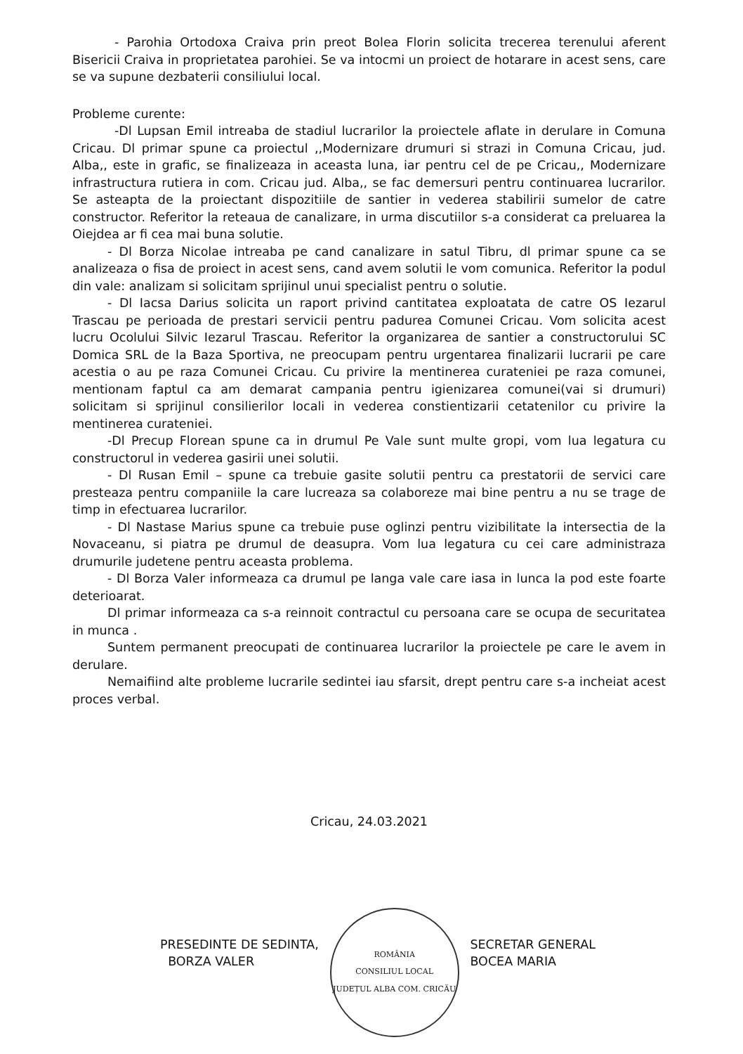- Parohia Ortodoxa Craiva prin preot Bolea Florin solicita trecerea terenului aferent Bisericii Craiva in proprietatea parohiei. Se va intocmi un proiect de hotarare in acest sens, care se va supune dezbaterii consiliului local.
Probleme curente:
-Dl Lupsan Emil intreaba de stadiul lucrarilor la proiectele aflate in derulare in Comuna Cricau. Dl primar spune ca proiectul ,,Modernizare drumuri si strazi in Comuna Cricau, jud. Alba,, este in grafic, se finalizeaza in aceasta luna, iar pentru cel de pe Cricau,, Modernizare infrastructura rutiera in com. Cricau jud. Alba,, se fac demersuri pentru continuarea lucrarilor. Se asteapta de la proiectant dispozitiile de santier in vederea stabilirii sumelor de catre constructor. Referitor la reteaua de canalizare, in urma discutiilor s-a considerat ca preluarea la Oiejdea ar fi cea mai buna solutie.
- Dl Borza Nicolae intreaba pe cand canalizare in satul Tibru, dl primar spune ca se analizeaza o fisa de proiect in acest sens, cand avem solutii le vom comunica. Referitor la podul din vale: analizam si solicitam sprijinul unui specialist pentru o solutie.
- Dl Iacsa Darius solicita un raport privind cantitatea exploatata de catre OS Iezarul Trascau pe perioada de prestari servicii pentru padurea Comunei Cricau. Vom solicita acest lucru Ocolului Silvic Iezarul Trascau. Referitor la organizarea de santier a constructorului SC Domica SRL de la Baza Sportiva, ne preocupam pentru urgentarea finalizarii lucrarii pe care acestia o au pe raza Comunei Cricau. Cu privire la mentinerea curateniei pe raza comunei, mentionam faptul ca am demarat campania pentru igienizarea comunei(vai si drumuri) solicitam si sprijinul consilierilor locali in vederea constientizarii cetatenilor cu privire la mentinerea curateniei.
-Dl Precup Florean spune ca in drumul Pe Vale sunt multe gropi, vom lua legatura cu constructorul in vederea gasirii unei solutii.
- Dl Rusan Emil – spune ca trebuie gasite solutii pentru ca prestatorii de servici care presteaza pentru companiile la care lucreaza sa colaboreze mai bine pentru a nu se trage de timp in efectuarea lucrarilor.
- Dl Nastase Marius spune ca trebuie puse oglinzi pentru vizibilitate la intersectia de la Novaceanu, si piatra pe drumul de deasupra. Vom lua legatura cu cei care administraza drumurile judetene pentru aceasta problema.
- Dl Borza Valer informeaza ca drumul pe langa vale care iasa in lunca la pod este foarte deterioarat.
Dl primar informeaza ca s-a reinnoit contractul cu persoana care se ocupa de securitatea in munca .
Suntem permanent preocupati de continuarea lucrarilor la proiectele pe care le avem in derulare.
Nemaifiind alte probleme lucrarile sedintei iau sfarsit, drept pentru care s-a incheiat acest proces verbal.
Cricau, 24.03.2021
PRESEDINTE DE SEDINTA,
BORZA VALER
ROMÂNIA
CONSILIUL LOCAL
JUDEȚUL ALBA COM. CRICĂU
SECRETAR GENERAL
BOCEA MARIA